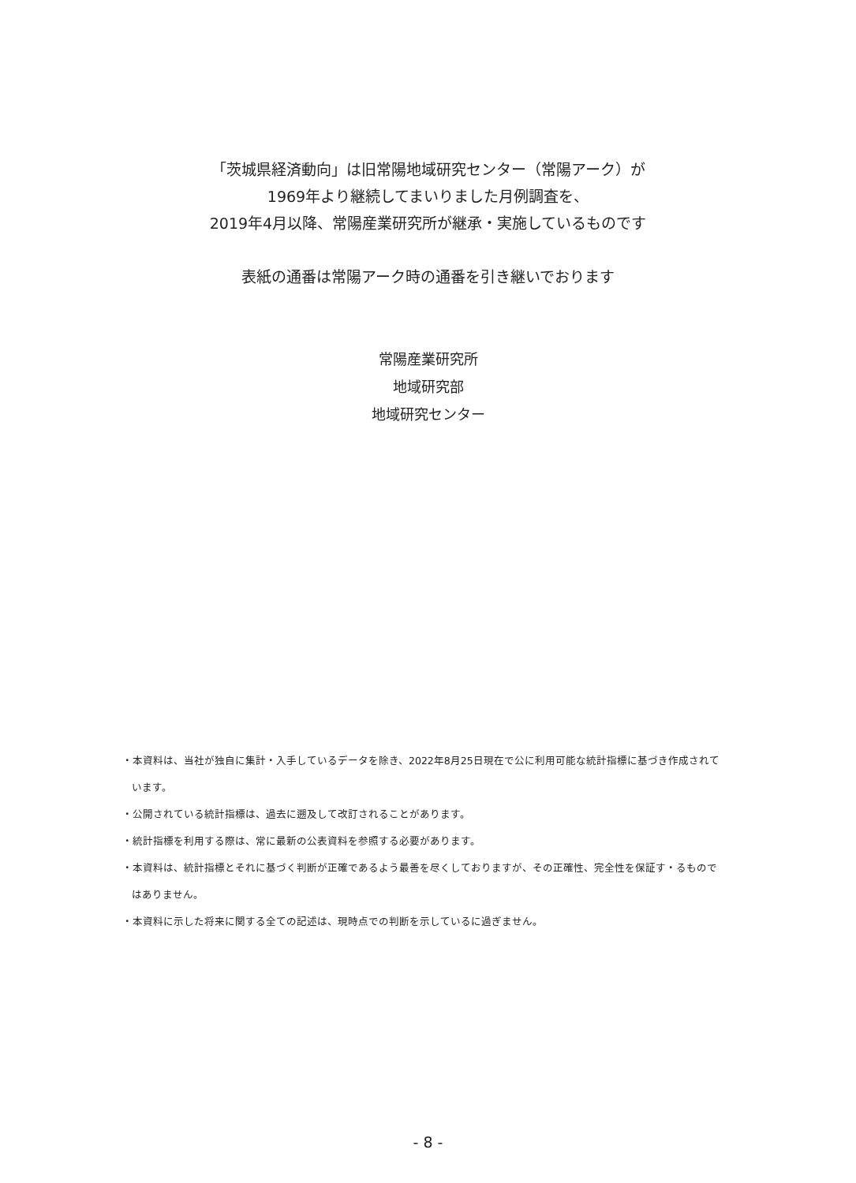「茨城県経済動向」は旧常陽地域研究センター（常陽アーク）が
1969年より継続してまいりました月例調査を、
2019年4月以降、常陽産業研究所が継承・実施しているものです
表紙の通番は常陽アーク時の通番を引き継いでおります
常陽産業研究所
地域研究部
地域研究センター
・本資料は、当社が独自に集計・入手しているデータを除き、2022年8月25日現在で公に利用可能な統計指標に基づき作成されています。
・公開されている統計指標は、過去に遡及して改訂されることがあります。
・統計指標を利用する際は、常に最新の公表資料を参照する必要があります。
・本資料は、統計指標とそれに基づく判断が正確であるよう最善を尽くしておりますが、その正確性、完全性を保証す・るものではありません。
・本資料に示した将来に関する全ての記述は、現時点での判断を示しているに過ぎません。
- 8 -